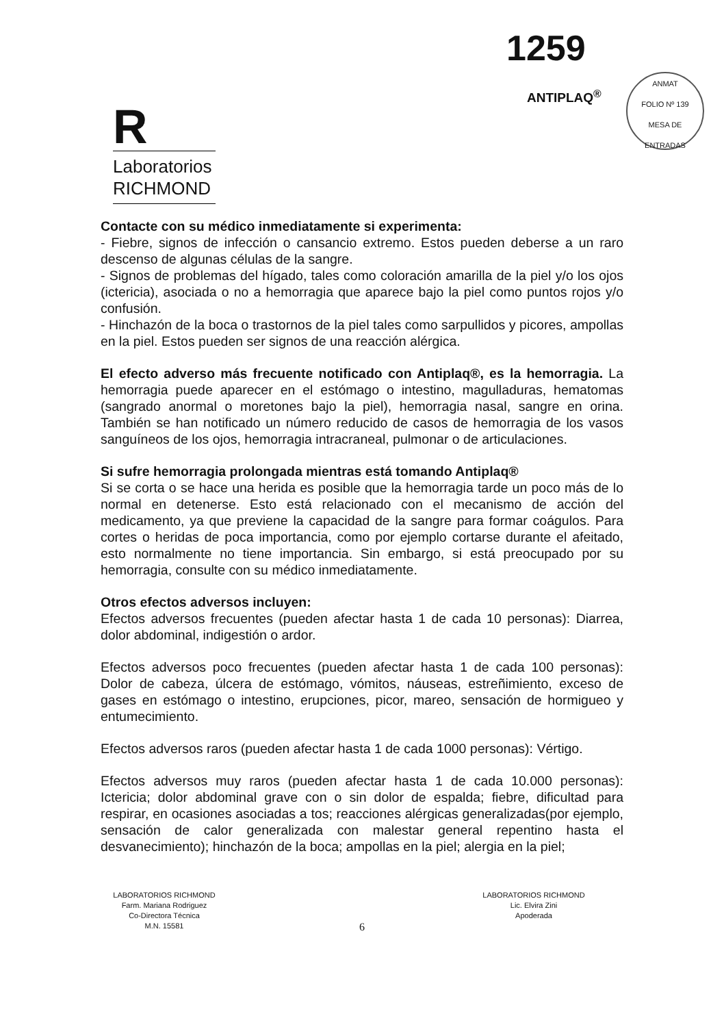1259
ANTIPLAQ<sup>®</sup>
ANMAT
FOLIO Nº 139
MESA DE ENTRADAS
R
Laboratorios
RICHMOND
Contacte con su médico inmediatamente si experimenta:
- Fiebre, signos de infección o cansancio extremo. Estos pueden deberse a un raro descenso de algunas células de la sangre.
- Signos de problemas del hígado, tales como coloración amarilla de la piel y/o los ojos (ictericia), asociada o no a hemorragia que aparece bajo la piel como puntos rojos y/o confusión.
- Hinchazón de la boca o trastornos de la piel tales como sarpullidos y picores, ampollas en la piel. Estos pueden ser signos de una reacción alérgica.
El efecto adverso más frecuente notificado con Antiplaq®, es la hemorragia. La hemorragia puede aparecer en el estómago o intestino, magulladuras, hematomas (sangrado anormal o moretones bajo la piel), hemorragia nasal, sangre en orina. También se han notificado un número reducido de casos de hemorragia de los vasos sanguíneos de los ojos, hemorragia intracraneal, pulmonar o de articulaciones.
Si sufre hemorragia prolongada mientras está tomando Antiplaq®
Si se corta o se hace una herida es posible que la hemorragia tarde un poco más de lo normal en detenerse. Esto está relacionado con el mecanismo de acción del medicamento, ya que previene la capacidad de la sangre para formar coágulos. Para cortes o heridas de poca importancia, como por ejemplo cortarse durante el afeitado, esto normalmente no tiene importancia. Sin embargo, si está preocupado por su hemorragia, consulte con su médico inmediatamente.
Otros efectos adversos incluyen:
Efectos adversos frecuentes (pueden afectar hasta 1 de cada 10 personas): Diarrea, dolor abdominal, indigestión o ardor.
Efectos adversos poco frecuentes (pueden afectar hasta 1 de cada 100 personas): Dolor de cabeza, úlcera de estómago, vómitos, náuseas, estreñimiento, exceso de gases en estómago o intestino, erupciones, picor, mareo, sensación de hormigueo y entumecimiento.
Efectos adversos raros (pueden afectar hasta 1 de cada 1000 personas): Vértigo.
Efectos adversos muy raros (pueden afectar hasta 1 de cada 10.000 personas): Ictericia; dolor abdominal grave con o sin dolor de espalda; fiebre, dificultad para respirar, en ocasiones asociadas a tos; reacciones alérgicas generalizadas(por ejemplo, sensación de calor generalizada con malestar general repentino hasta el desvanecimiento); hinchazón de la boca; ampollas en la piel; alergia en la piel;
LABORATORIOS RICHMOND
Farm. Mariana Rodriguez
Co-Directora Técnica
M.N. 15581
LABORATORIOS RICHMOND
Lic. Elvira Zini
Apoderada
6